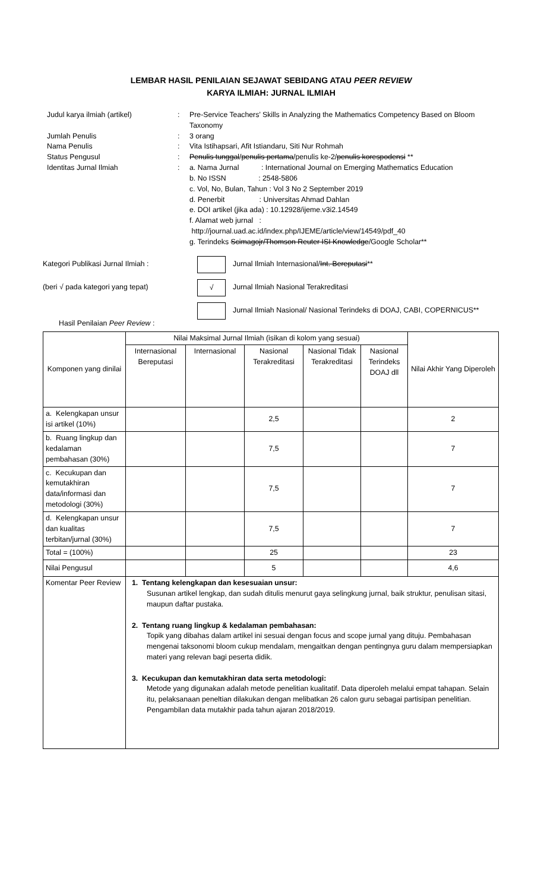LEMBAR HASIL PENILAIAN SEJAWAT SEBIDANG ATAU PEER REVIEW
KARYA ILMIAH: JURNAL ILMIAH
| Judul karya ilmiah (artikel) | : | Pre-Service Teachers’ Skills in Analyzing the Mathematics Competency Based on Bloom Taxonomy |
| Jumlah Penulis | : | 3 orang |
| Nama Penulis | : | Vita Istihapsari, Afit Istiandaru, Siti Nur Rohmah |
| Status Pengusul | : | Penulis tunggal / penulis pertama /penulis ke-2/ penulis korespodensi ** |
| Identitas Jurnal Ilmiah | : | a. Nama Jurnal : International Journal on Emerging Mathematics Education b. No ISSN : 2548-5806 c. Vol, No, Bulan, Tahun : Vol 3 No 2 September 2019 d. Penerbit : Universitas Ahmad Dahlan e. DOI artikel (jika ada) : 10.12928/ijeme.v3i2.14549 f. Alamat web jurnal : http://journal.uad.ac.id/index.php/IJEME/article/view/14549/pdf_40 g. Terindeks Scimagojr/Thomson Reuter ISI Knowledge /Google Scholar** |
| Kategori Publikasi Jurnal Ilmiah : | | Jurnal Ilmiah Internasional/ Int. Bereputasi ** |
| (beri √ pada kategori yang tepat) | √ | Jurnal Ilmiah Nasional Terakreditasi |
| | | Jurnal Ilmiah Nasional/ Nasional Terindeks di DOAJ, CABI, COPERNICUS** |
Hasil Penilaian Peer Review :
| Komponen yang dinilai | Nilai Maksimal Jurnal Ilmiah (isikan di kolom yang sesuai) | | | | | Nilai Akhir Yang Diperoleh |
| --- | --- | --- | --- | --- | --- | --- |
| | Internasional Bereputasi | Internasional | Nasional Terakreditasi | Nasional Tidak Terakreditasi | Nasional Terindeks DOAJ dll | |
| a. Kelengkapan unsur isi artikel (10%) | | | 2,5 | | | 2 |
| b. Ruang lingkup dan kedalaman pembahasan (30%) | | | 7,5 | | | 7 |
| c. Kecukupan dan kemutakhiran data/informasi dan metodologi (30%) | | | 7,5 | | | 7 |
| d. Kelengkapan unsur dan kualitas terbitan/jurnal (30%) | | | 7,5 | | | 7 |
| Total = (100%) | | | 25 | | | 23 |
| Nilai Pengusul | | | 5 | | | 4,6 |
| Komentar Peer Review | 1. Tentang kelengkapan dan kesesuaian unsur: Susunan artikel lengkap, dan sudah ditulis menurut gaya selingkung jurnal, baik struktur, penulisan sitasi, maupun daftar pustaka. 2. Tentang ruang lingkup & kedalaman pembahasan: Topik yang dibahas dalam artikel ini sesuai dengan focus and scope jurnal yang dituju. Pembahasan mengenai taksonomi bloom cukup mendalam, mengaitkan dengan pentingnya guru dalam mempersiapkan materi yang relevan bagi peserta didik. 3. Kecukupan dan kemutakhiran data serta metodologi: Metode yang digunakan adalah metode penelitian kualitatif. Data diperoleh melalui empat tahapan. Selain itu, pelaksanaan peneltian dilakukan dengan melibatkan 26 calon guru sebagai partisipan penelitian. Pengambilan data mutakhir pada tahun ajaran 2018/2019. | | | | | |